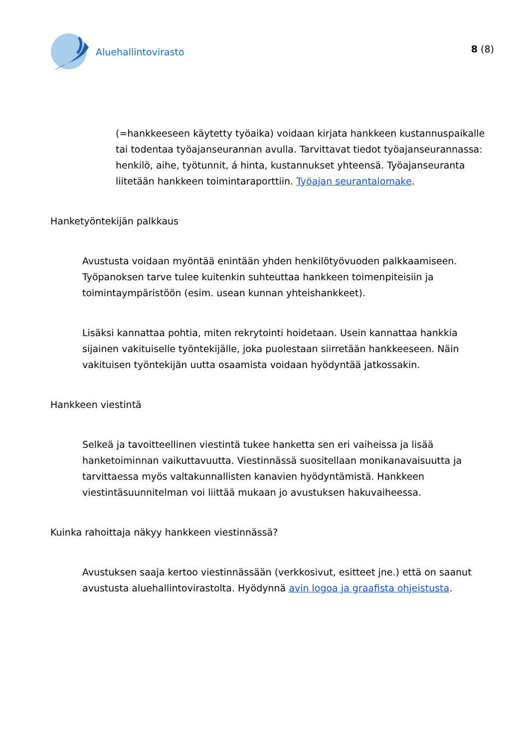Aluehallintovirasto
8 (8)
(=hankkeeseen käytetty työaika) voidaan kirjata hankkeen kustannuspaikalle tai todentaa työajanseurannan avulla. Tarvittavat tiedot työajanseurannassa: henkilö, aihe, työtunnit, á hinta, kustannukset yhteensä. Työajanseuranta liitetään hankkeen toimintaraporttiin. Työajan seurantalomake.
Hanketyöntekijän palkkaus
Avustusta voidaan myöntää enintään yhden henkilötyövuoden palkkaamiseen. Työpanoksen tarve tulee kuitenkin suhteuttaa hankkeen toimenpiteisiin ja toimintaympäristöön (esim. usean kunnan yhteishankkeet).
Lisäksi kannattaa pohtia, miten rekrytointi hoidetaan. Usein kannattaa hankkia sijainen vakituiselle työntekijälle, joka puolestaan siirretään hankkeeseen. Näin vakituisen työntekijän uutta osaamista voidaan hyödyntää jatkossakin.
Hankkeen viestintä
Selkeä ja tavoitteellinen viestintä tukee hanketta sen eri vaiheissa ja lisää hanketoiminnan vaikuttavuutta. Viestinnässä suositellaan monikanavaisuutta ja tarvittaessa myös valtakunnallisten kanavien hyödyntämistä. Hankkeen viestintäsuunnitelman voi liittää mukaan jo avustuksen hakuvaiheessa.
Kuinka rahoittaja näkyy hankkeen viestinnässä?
Avustuksen saaja kertoo viestinnässään (verkkosivut, esitteet jne.) että on saanut avustusta aluehallintovirastolta. Hyödynnä avin logoa ja graafista ohjeistusta.